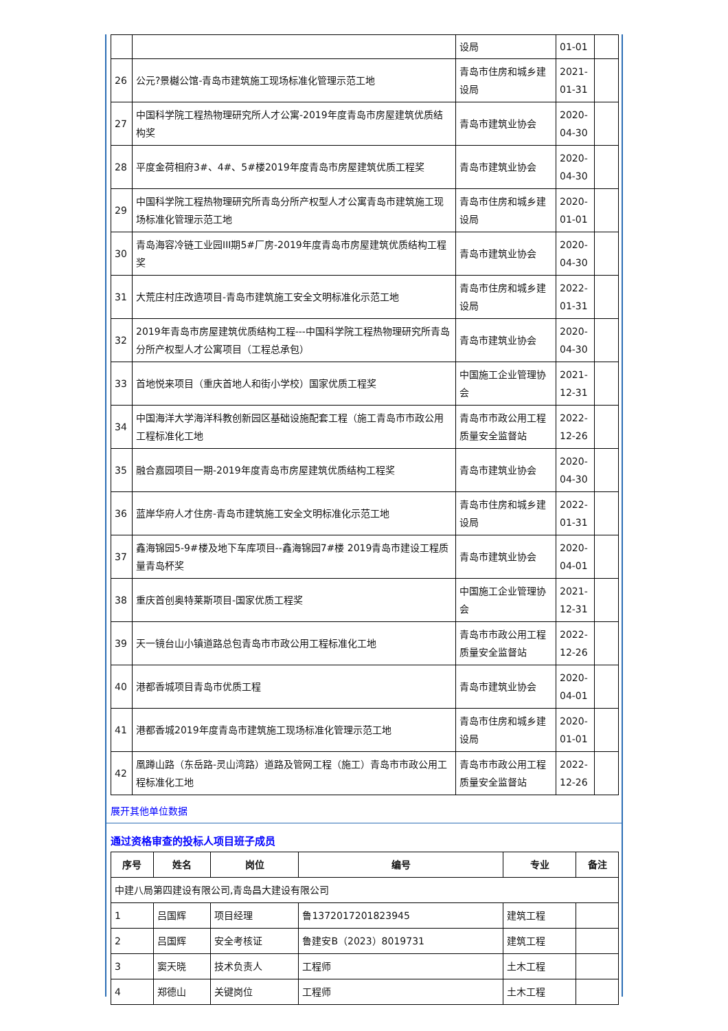| | | 设局 | 01-01 | |
| 26 | 公元?景樾公馆-青岛市建筑施工现场标准化管理示范工地 | 青岛市住房和城乡建设局 | 2021-01-31 | |
| 27 | 中国科学院工程热物理研究所人才公寓-2019年度青岛市房屋建筑优质结构奖 | 青岛市建筑业协会 | 2020-04-30 | |
| 28 | 平度金荷相府3#、4#、5#楼2019年度青岛市房屋建筑优质工程奖 | 青岛市建筑业协会 | 2020-04-30 | |
| 29 | 中国科学院工程热物理研究所青岛分所产权型人才公寓青岛市建筑施工现场标准化管理示范工地 | 青岛市住房和城乡建设局 | 2020-01-01 | |
| 30 | 青岛海容冷链工业园III期5#厂房-2019年度青岛市房屋建筑优质结构工程奖 | 青岛市建筑业协会 | 2020-04-30 | |
| 31 | 大荒庄村庄改造项目-青岛市建筑施工安全文明标准化示范工地 | 青岛市住房和城乡建设局 | 2022-01-31 | |
| 32 | 2019年青岛市房屋建筑优质结构工程---中国科学院工程热物理研究所青岛分所产权型人才公寓项目（工程总承包） | 青岛市建筑业协会 | 2020-04-30 | |
| 33 | 首地悦来项目（重庆首地人和街小学校）国家优质工程奖 | 中国施工企业管理协会 | 2021-12-31 | |
| 34 | 中国海洋大学海洋科教创新园区基础设施配套工程（施工青岛市市政公用工程标准化工地 | 青岛市市政公用工程质量安全监督站 | 2022-12-26 | |
| 35 | 融合嘉园项目一期-2019年度青岛市房屋建筑优质结构工程奖 | 青岛市建筑业协会 | 2020-04-30 | |
| 36 | 蓝岸华府人才住房-青岛市建筑施工安全文明标准化示范工地 | 青岛市住房和城乡建设局 | 2022-01-31 | |
| 37 | 鑫海锦园5-9#楼及地下车库项目--鑫海锦园7#楼 2019青岛市建设工程质量青岛杯奖 | 青岛市建筑业协会 | 2020-04-01 | |
| 38 | 重庆首创奥特莱斯项目-国家优质工程奖 | 中国施工企业管理协会 | 2021-12-31 | |
| 39 | 天一镜台山小镇道路总包青岛市市政公用工程标准化工地 | 青岛市市政公用工程质量安全监督站 | 2022-12-26 | |
| 40 | 港都香城项目青岛市优质工程 | 青岛市建筑业协会 | 2020-04-01 | |
| 41 | 港都香城2019年度青岛市建筑施工现场标准化管理示范工地 | 青岛市住房和城乡建设局 | 2020-01-01 | |
| 42 | 凰蹲山路（东岳路-灵山湾路）道路及管网工程（施工）青岛市市政公用工程标准化工地 | 青岛市市政公用工程质量安全监督站 | 2022-12-26 | |
展开其他单位数据
通过资格审查的投标人项目班子成员
| 序号 | 姓名 | 岗位 | 编号 | 专业 | 备注 |
| --- | --- | --- | --- | --- | --- |
| 中建八局第四建设有限公司,青岛昌大建设有限公司 | | | | | |
| 1 | 吕国辉 | 项目经理 | 鲁1372017201823945 | 建筑工程 | |
| 2 | 吕国辉 | 安全考核证 | 鲁建安B（2023）8019731 | 建筑工程 | |
| 3 | 窦天晓 | 技术负责人 | 工程师 | 土木工程 | |
| 4 | 郑德山 | 关键岗位 | 工程师 | 土木工程 | |